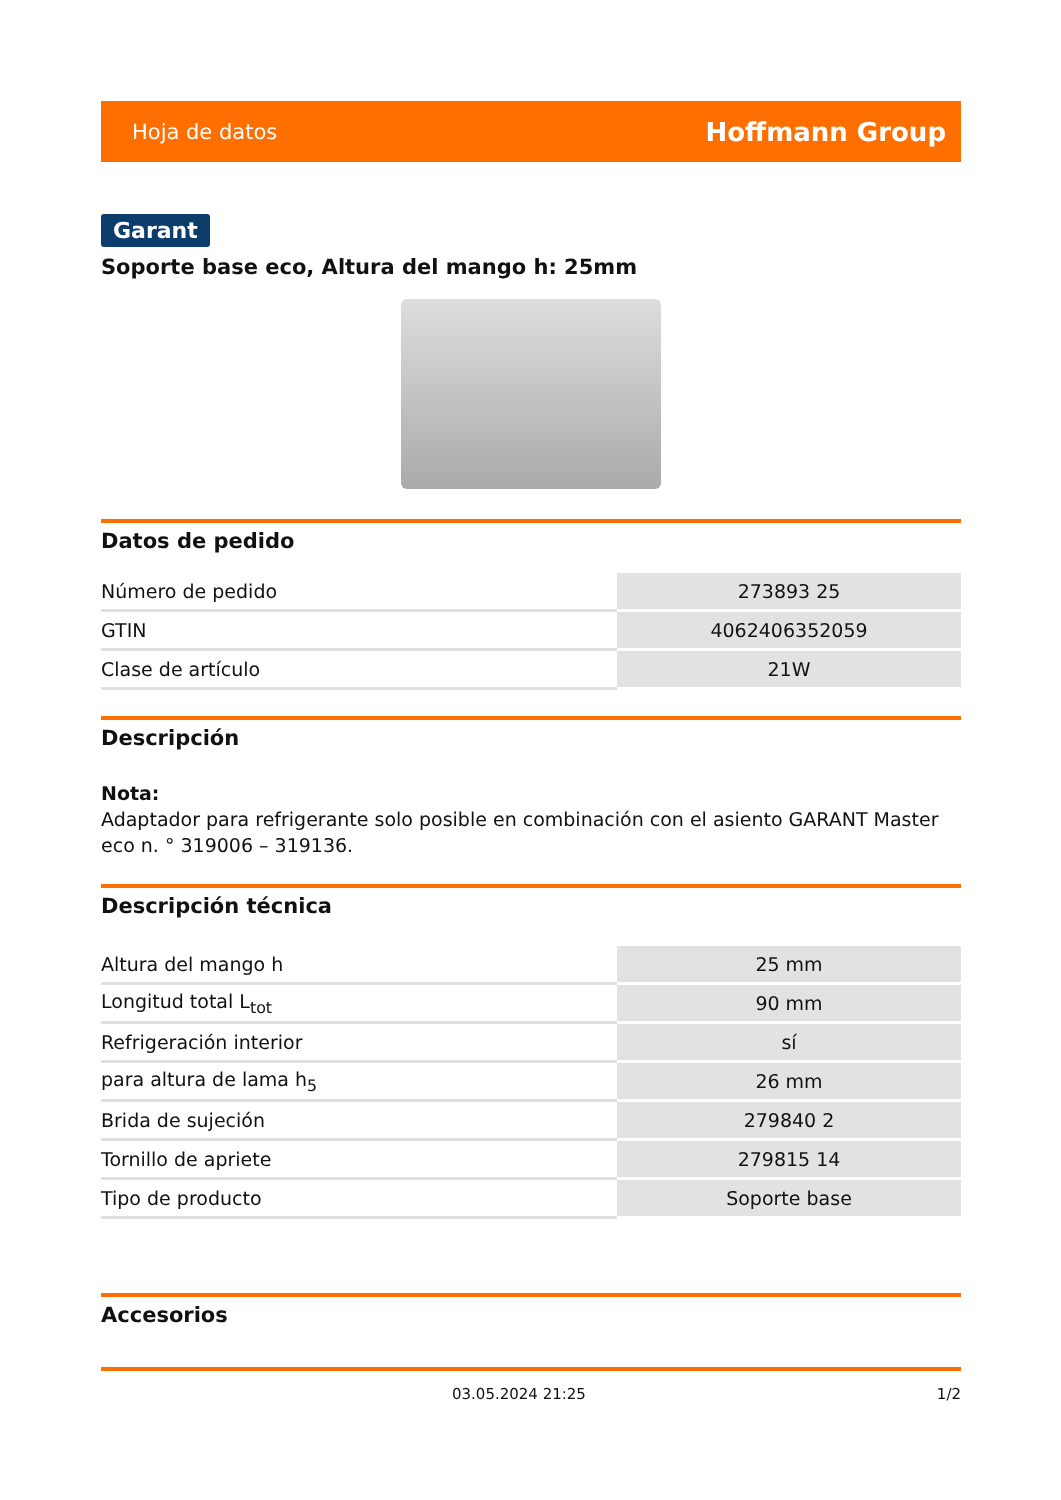Hoja de datos Hoffmann Group
Garant
Soporte base eco, Altura del mango h: 25mm
Datos de pedido
| Número de pedido | 273893 25 |
| GTIN | 4062406352059 |
| Clase de artículo | 21W |
Descripción
Nota:
Adaptador para refrigerante solo posible en combinación con el asiento GARANT Master eco n. ° 319006 – 319136.
Descripción técnica
| Altura del mango h | 25 mm |
| Longitud total L<sub>tot</sub> | 90 mm |
| Refrigeración interior | sí |
| para altura de lama h<sub>5</sub> | 26 mm |
| Brida de sujeción | 279840 2 |
| Tornillo de apriete | 279815 14 |
| Tipo de producto | Soporte base |
Accesorios
03.05.2024 21:25 1/2